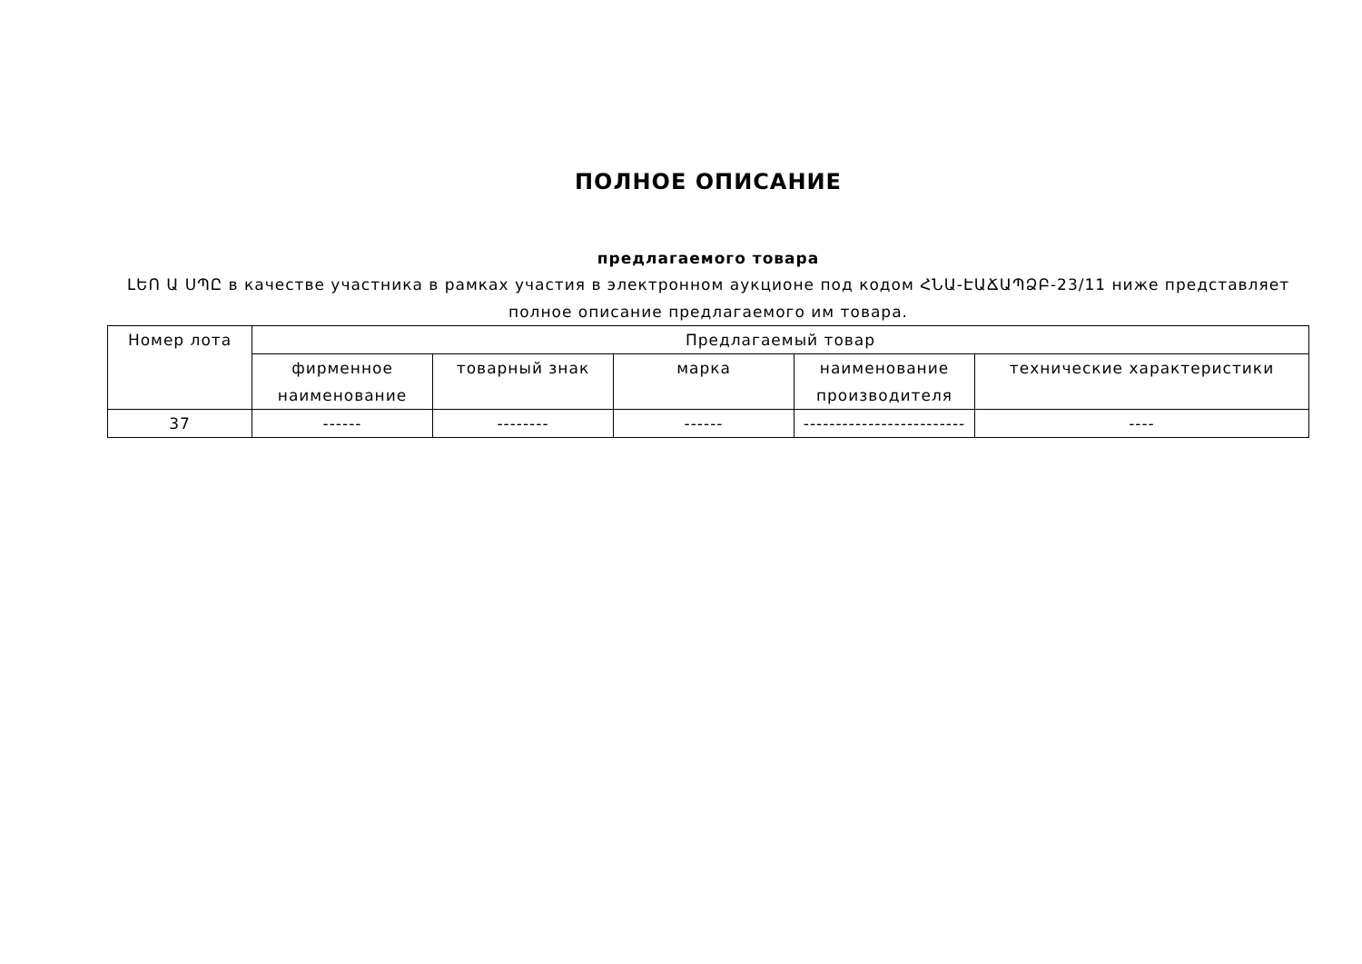ПОЛНОЕ ОПИСАНИЕ
предлагаемого товара
ԼԵՈ Ա ՍՊԸ в качестве участника в рамках участия в электронном аукционе под кодом ՀՆԱ-ԷԱՃԱՊՁԲ-23/11 ниже представляет полное описание предлагаемого им товара.
| Номер лота | Предлагаемый товар | | | | |
| --- | --- | --- | --- | --- | --- |
| | фирменное наименование | товарный знак | марка | наименование производителя | технические характеристики |
| 37 | ------ | -------- | ------ | ------------------------- | ---- |